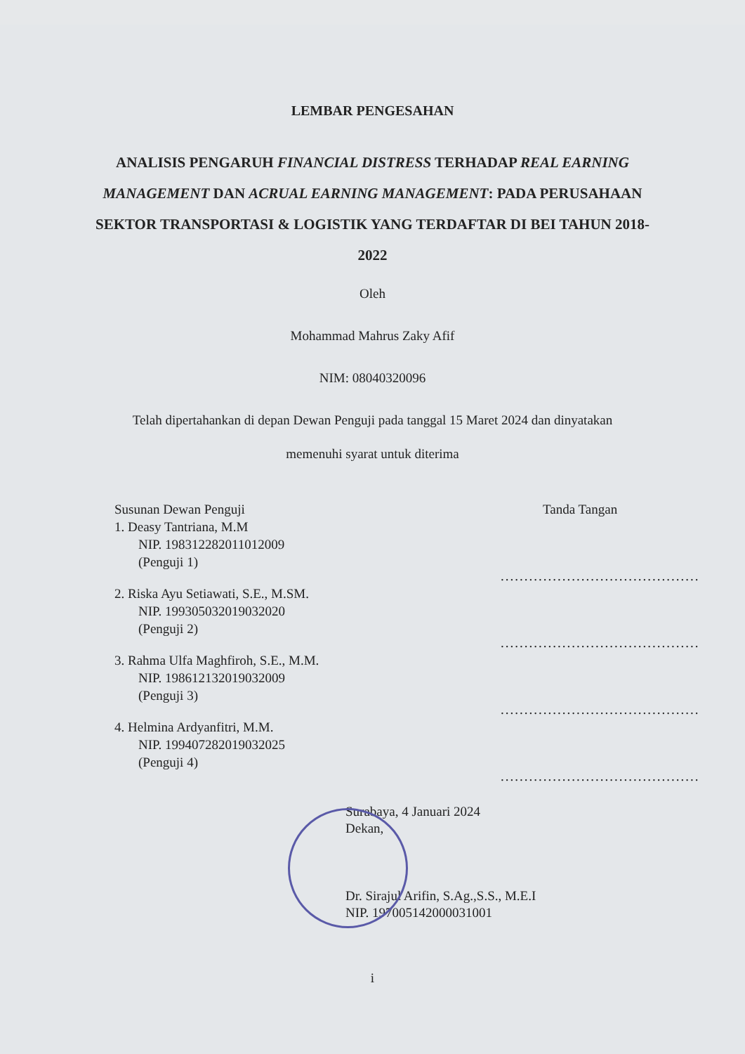LEMBAR PENGESAHAN
ANALISIS PENGARUH FINANCIAL DISTRESS TERHADAP REAL EARNING MANAGEMENT DAN ACRUAL EARNING MANAGEMENT: PADA PERUSAHAAN SEKTOR TRANSPORTASI & LOGISTIK YANG TERDAFTAR DI BEI TAHUN 2018-2022
Oleh
Mohammad Mahrus Zaky Afif
NIM: 08040320096
Telah dipertahankan di depan Dewan Penguji pada tanggal 15 Maret 2024 dan dinyatakan
memenuhi syarat untuk diterima
Susunan Dewan Penguji
1. Deasy Tantriana, M.M
NIP. 198312282011012009
(Penguji 1)
2. Riska Ayu Setiawati, S.E., M.SM.
NIP. 199305032019032020
(Penguji 2)
3. Rahma Ulfa Maghfiroh, S.E., M.M.
NIP. 198612132019032009
(Penguji 3)
4. Helmina Ardyanfitri, M.M.
NIP. 199407282019032025
(Penguji 4)
Tanda Tangan
..........................................
..........................................
..........................................
..........................................
Surabaya, 4 Januari 2024
Dekan,
Dr. Sirajul Arifin, S.Ag.,S.S., M.E.I
NIP. 197005142000031001
i